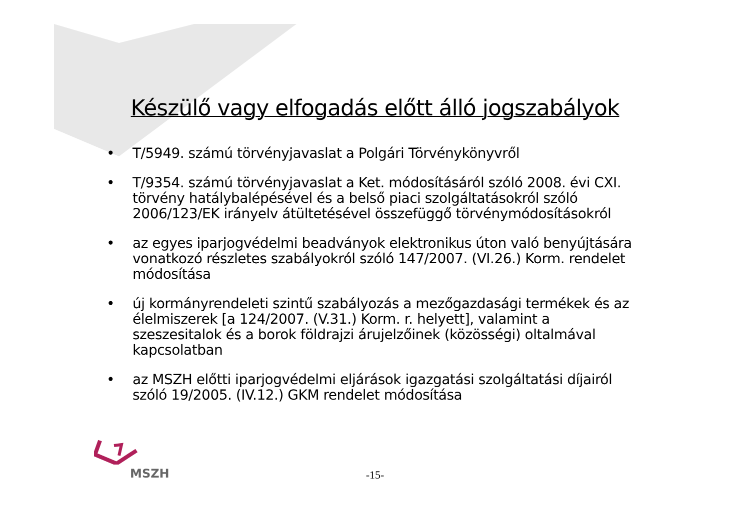Készülő vagy elfogadás előtt álló jogszabályok
• T/5949. számú törvényjavaslat a Polgári Törvénykönyvről
• T/9354. számú törvényjavaslat a Ket. módosításáról szóló 2008. évi CXI. törvény hatálybalépésével és a belső piaci szolgáltatásokról szóló 2006/123/EK irányelv átültetésével összefüggő törvénymódosításokról
• az egyes iparjogvédelmi beadványok elektronikus úton való benyújtására vonatkozó részletes szabályokról szóló 147/2007. (VI.26.) Korm. rendelet módosítása
• új kormányrendeleti szintű szabályozás a mezőgazdasági termékek és az élelmiszerek [a 124/2007. (V.31.) Korm. r. helyett], valamint a szeszesitalok és a borok földrajzi árujelzőinek (közösségi) oltalmával kapcsolatban
• az MSZH előtti iparjogvédelmi eljárások igazgatási szolgáltatási díjairól szóló 19/2005. (IV.12.) GKM rendelet módosítása
MSZH
-15-